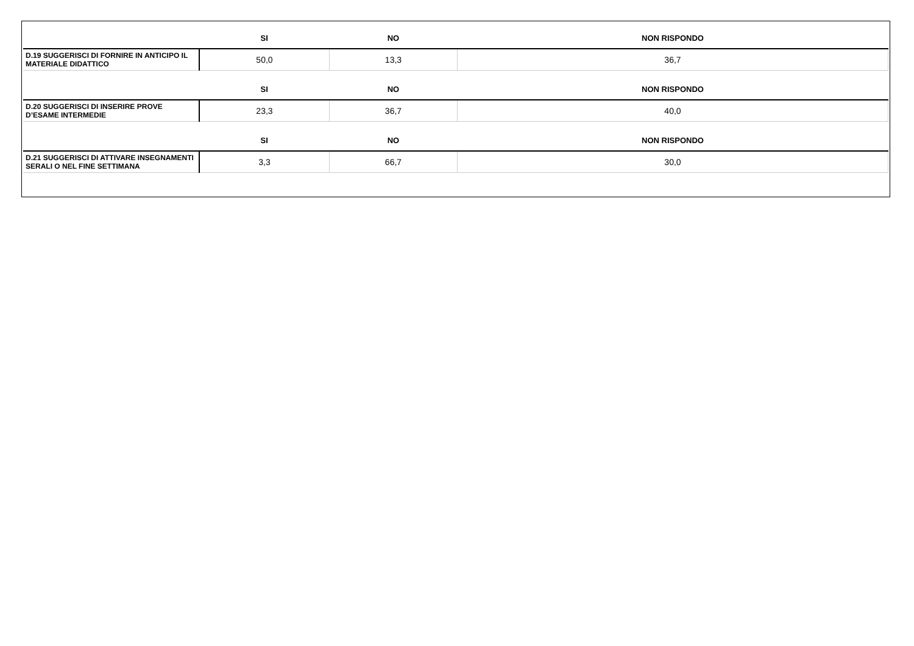| | SI | NO | NON RISPONDO |
| --- | --- | --- | --- |
| D.19 SUGGERISCI DI FORNIRE IN ANTICIPO IL MATERIALE DIDATTICO | 50,0 | 13,3 | 36,7 |
| | SI | NO | NON RISPONDO |
| D.20 SUGGERISCI DI INSERIRE PROVE D’ESAME INTERMEDIE | 23,3 | 36,7 | 40,0 |
| | SI | NO | NON RISPONDO |
| D.21 SUGGERISCI DI ATTIVARE INSEGNAMENTI SERALI O NEL FINE SETTIMANA | 3,3 | 66,7 | 30,0 |